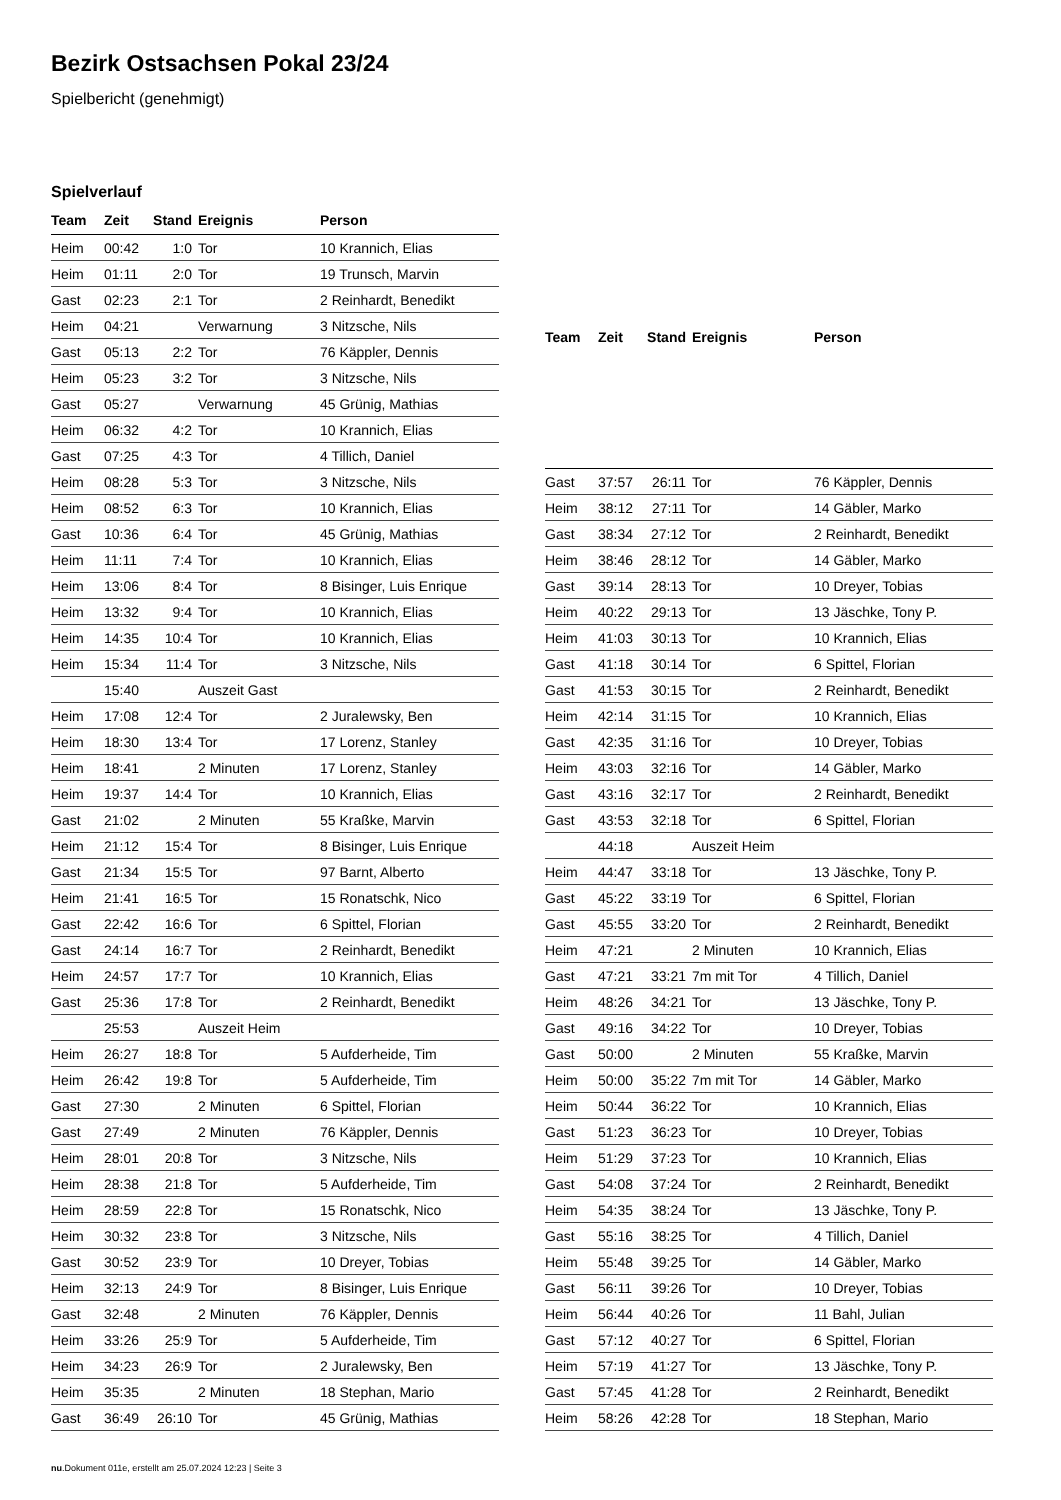Bezirk Ostsachsen Pokal 23/24
Spielbericht (genehmigt)
Spielverlauf
| Team | Zeit | Stand | Ereignis | Person |
| --- | --- | --- | --- | --- |
| Heim | 00:42 | 1:0 | Tor | 10 Krannich, Elias |
| Heim | 01:11 | 2:0 | Tor | 19 Trunsch, Marvin |
| Gast | 02:23 | 2:1 | Tor | 2 Reinhardt, Benedikt |
| Heim | 04:21 | | Verwarnung | 3 Nitzsche, Nils |
| Gast | 05:13 | 2:2 | Tor | 76 Käppler, Dennis |
| Heim | 05:23 | 3:2 | Tor | 3 Nitzsche, Nils |
| Gast | 05:27 | | Verwarnung | 45 Grünig, Mathias |
| Heim | 06:32 | 4:2 | Tor | 10 Krannich, Elias |
| Gast | 07:25 | 4:3 | Tor | 4 Tillich, Daniel |
| Heim | 08:28 | 5:3 | Tor | 3 Nitzsche, Nils |
| Heim | 08:52 | 6:3 | Tor | 10 Krannich, Elias |
| Gast | 10:36 | 6:4 | Tor | 45 Grünig, Mathias |
| Heim | 11:11 | 7:4 | Tor | 10 Krannich, Elias |
| Heim | 13:06 | 8:4 | Tor | 8 Bisinger, Luis Enrique |
| Heim | 13:32 | 9:4 | Tor | 10 Krannich, Elias |
| Heim | 14:35 | 10:4 | Tor | 10 Krannich, Elias |
| Heim | 15:34 | 11:4 | Tor | 3 Nitzsche, Nils |
| | 15:40 | | Auszeit Gast | |
| Heim | 17:08 | 12:4 | Tor | 2 Juralewsky, Ben |
| Heim | 18:30 | 13:4 | Tor | 17 Lorenz, Stanley |
| Heim | 18:41 | | 2 Minuten | 17 Lorenz, Stanley |
| Heim | 19:37 | 14:4 | Tor | 10 Krannich, Elias |
| Gast | 21:02 | | 2 Minuten | 55 Kraßke, Marvin |
| Heim | 21:12 | 15:4 | Tor | 8 Bisinger, Luis Enrique |
| Gast | 21:34 | 15:5 | Tor | 97 Barnt, Alberto |
| Heim | 21:41 | 16:5 | Tor | 15 Ronatschk, Nico |
| Gast | 22:42 | 16:6 | Tor | 6 Spittel, Florian |
| Gast | 24:14 | 16:7 | Tor | 2 Reinhardt, Benedikt |
| Heim | 24:57 | 17:7 | Tor | 10 Krannich, Elias |
| Gast | 25:36 | 17:8 | Tor | 2 Reinhardt, Benedikt |
| | 25:53 | | Auszeit Heim | |
| Heim | 26:27 | 18:8 | Tor | 5 Aufderheide, Tim |
| Heim | 26:42 | 19:8 | Tor | 5 Aufderheide, Tim |
| Gast | 27:30 | | 2 Minuten | 6 Spittel, Florian |
| Gast | 27:49 | | 2 Minuten | 76 Käppler, Dennis |
| Heim | 28:01 | 20:8 | Tor | 3 Nitzsche, Nils |
| Heim | 28:38 | 21:8 | Tor | 5 Aufderheide, Tim |
| Heim | 28:59 | 22:8 | Tor | 15 Ronatschk, Nico |
| Heim | 30:32 | 23:8 | Tor | 3 Nitzsche, Nils |
| Gast | 30:52 | 23:9 | Tor | 10 Dreyer, Tobias |
| Heim | 32:13 | 24:9 | Tor | 8 Bisinger, Luis Enrique |
| Gast | 32:48 | | 2 Minuten | 76 Käppler, Dennis |
| Heim | 33:26 | 25:9 | Tor | 5 Aufderheide, Tim |
| Heim | 34:23 | 26:9 | Tor | 2 Juralewsky, Ben |
| Heim | 35:35 | | 2 Minuten | 18 Stephan, Mario |
| Gast | 36:49 | 26:10 | Tor | 45 Grünig, Mathias |
| Team | Zeit | Stand | Ereignis | Person |
| --- | --- | --- | --- | --- |
| Gast | 37:57 | 26:11 | Tor | 76 Käppler, Dennis |
| Heim | 38:12 | 27:11 | Tor | 14 Gäbler, Marko |
| Gast | 38:34 | 27:12 | Tor | 2 Reinhardt, Benedikt |
| Heim | 38:46 | 28:12 | Tor | 14 Gäbler, Marko |
| Gast | 39:14 | 28:13 | Tor | 10 Dreyer, Tobias |
| Heim | 40:22 | 29:13 | Tor | 13 Jäschke, Tony P. |
| Heim | 41:03 | 30:13 | Tor | 10 Krannich, Elias |
| Gast | 41:18 | 30:14 | Tor | 6 Spittel, Florian |
| Gast | 41:53 | 30:15 | Tor | 2 Reinhardt, Benedikt |
| Heim | 42:14 | 31:15 | Tor | 10 Krannich, Elias |
| Gast | 42:35 | 31:16 | Tor | 10 Dreyer, Tobias |
| Heim | 43:03 | 32:16 | Tor | 14 Gäbler, Marko |
| Gast | 43:16 | 32:17 | Tor | 2 Reinhardt, Benedikt |
| Gast | 43:53 | 32:18 | Tor | 6 Spittel, Florian |
| | 44:18 | | Auszeit Heim | |
| Heim | 44:47 | 33:18 | Tor | 13 Jäschke, Tony P. |
| Gast | 45:22 | 33:19 | Tor | 6 Spittel, Florian |
| Gast | 45:55 | 33:20 | Tor | 2 Reinhardt, Benedikt |
| Heim | 47:21 | | 2 Minuten | 10 Krannich, Elias |
| Gast | 47:21 | 33:21 | 7m mit Tor | 4 Tillich, Daniel |
| Heim | 48:26 | 34:21 | Tor | 13 Jäschke, Tony P. |
| Gast | 49:16 | 34:22 | Tor | 10 Dreyer, Tobias |
| Gast | 50:00 | | 2 Minuten | 55 Kraßke, Marvin |
| Heim | 50:00 | 35:22 | 7m mit Tor | 14 Gäbler, Marko |
| Heim | 50:44 | 36:22 | Tor | 10 Krannich, Elias |
| Gast | 51:23 | 36:23 | Tor | 10 Dreyer, Tobias |
| Heim | 51:29 | 37:23 | Tor | 10 Krannich, Elias |
| Gast | 54:08 | 37:24 | Tor | 2 Reinhardt, Benedikt |
| Heim | 54:35 | 38:24 | Tor | 13 Jäschke, Tony P. |
| Gast | 55:16 | 38:25 | Tor | 4 Tillich, Daniel |
| Heim | 55:48 | 39:25 | Tor | 14 Gäbler, Marko |
| Gast | 56:11 | 39:26 | Tor | 10 Dreyer, Tobias |
| Heim | 56:44 | 40:26 | Tor | 11 Bahl, Julian |
| Gast | 57:12 | 40:27 | Tor | 6 Spittel, Florian |
| Heim | 57:19 | 41:27 | Tor | 13 Jäschke, Tony P. |
| Gast | 57:45 | 41:28 | Tor | 2 Reinhardt, Benedikt |
| Heim | 58:26 | 42:28 | Tor | 18 Stephan, Mario |
nu.Dokument 011e, erstellt am 25.07.2024 12:23 | Seite 3